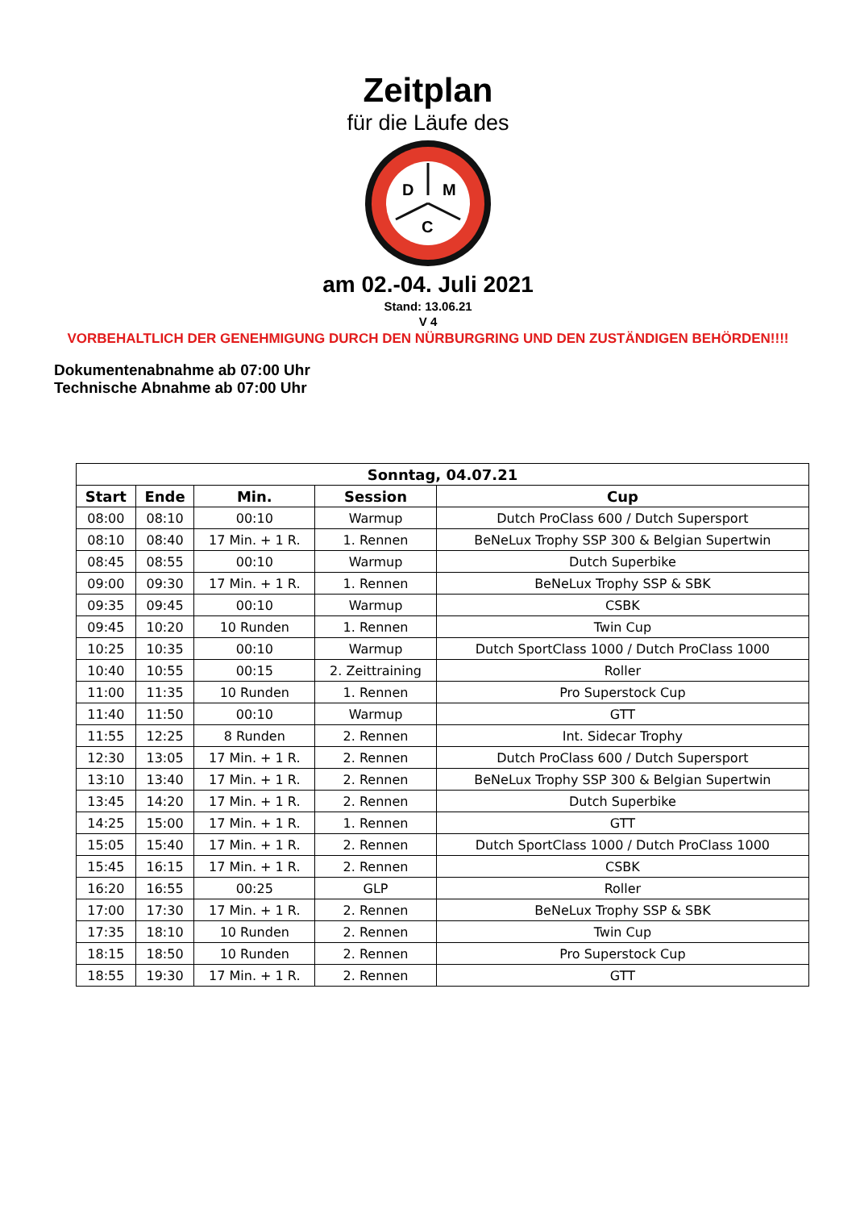Zeitplan
für die Läufe des
D
M
C
am 02.-04. Juli 2021
Stand: 13.06.21
V 4
VORBEHALTLICH DER GENEHMIGUNG DURCH DEN NÜRBURGRING UND DEN ZUSTÄNDIGEN BEHÖRDEN!!!!
Dokumentenabnahme ab 07:00 Uhr
Technische Abnahme ab 07:00 Uhr
| Sonntag, 04.07.21 | | | | |
| --- | --- | --- | --- | --- |
| Start | Ende | Min. | Session | Cup |
| 08:00 | 08:10 | 00:10 | Warmup | Dutch ProClass 600 / Dutch Supersport |
| 08:10 | 08:40 | 17 Min. + 1 R. | 1. Rennen | BeNeLux Trophy SSP 300 & Belgian Supertwin |
| 08:45 | 08:55 | 00:10 | Warmup | Dutch Superbike |
| 09:00 | 09:30 | 17 Min. + 1 R. | 1. Rennen | BeNeLux Trophy SSP & SBK |
| 09:35 | 09:45 | 00:10 | Warmup | CSBK |
| 09:45 | 10:20 | 10 Runden | 1. Rennen | Twin Cup |
| 10:25 | 10:35 | 00:10 | Warmup | Dutch SportClass 1000 / Dutch ProClass 1000 |
| 10:40 | 10:55 | 00:15 | 2. Zeittraining | Roller |
| 11:00 | 11:35 | 10 Runden | 1. Rennen | Pro Superstock Cup |
| 11:40 | 11:50 | 00:10 | Warmup | GTT |
| 11:55 | 12:25 | 8 Runden | 2. Rennen | Int. Sidecar Trophy |
| 12:30 | 13:05 | 17 Min. + 1 R. | 2. Rennen | Dutch ProClass 600 / Dutch Supersport |
| 13:10 | 13:40 | 17 Min. + 1 R. | 2. Rennen | BeNeLux Trophy SSP 300 & Belgian Supertwin |
| 13:45 | 14:20 | 17 Min. + 1 R. | 2. Rennen | Dutch Superbike |
| 14:25 | 15:00 | 17 Min. + 1 R. | 1. Rennen | GTT |
| 15:05 | 15:40 | 17 Min. + 1 R. | 2. Rennen | Dutch SportClass 1000 / Dutch ProClass 1000 |
| 15:45 | 16:15 | 17 Min. + 1 R. | 2. Rennen | CSBK |
| 16:20 | 16:55 | 00:25 | GLP | Roller |
| 17:00 | 17:30 | 17 Min. + 1 R. | 2. Rennen | BeNeLux Trophy SSP & SBK |
| 17:35 | 18:10 | 10 Runden | 2. Rennen | Twin Cup |
| 18:15 | 18:50 | 10 Runden | 2. Rennen | Pro Superstock Cup |
| 18:55 | 19:30 | 17 Min. + 1 R. | 2. Rennen | GTT |